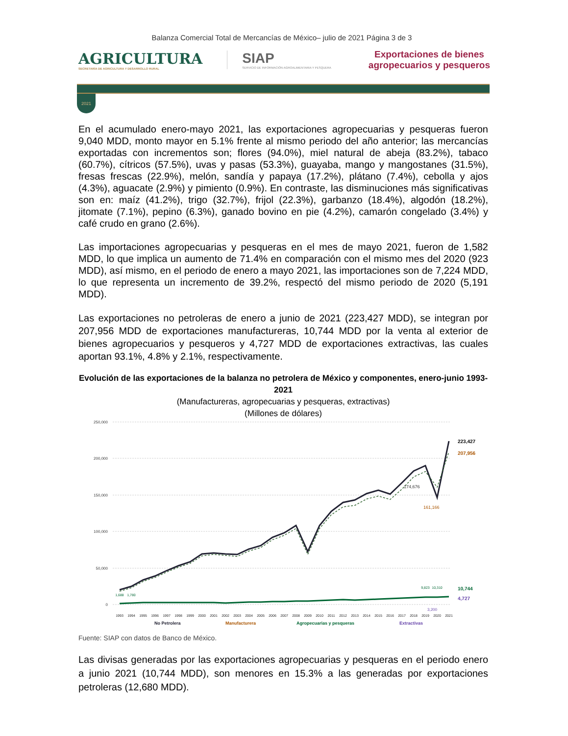Balanza Comercial Total de Mercancías de México– julio de 2021 Página 3 de 3
AGRICULTURA
SECRETARÍA DE AGRICULTURA Y DESARROLLO RURAL
SIAP
SERVICIO DE INFORMACIÓN AGROALIMENTARIA Y PESQUERA
Exportaciones de bienes
agropecuarios y pesqueros
2021
En el acumulado enero-mayo 2021, las exportaciones agropecuarias y pesqueras fueron 9,040 MDD, monto mayor en 5.1% frente al mismo periodo del año anterior; las mercancías exportadas con incrementos son; flores (94.0%), miel natural de abeja (83.2%), tabaco (60.7%), cítricos (57.5%), uvas y pasas (53.3%), guayaba, mango y mangostanes (31.5%), fresas frescas (22.9%), melón, sandía y papaya (17.2%), plátano (7.4%), cebolla y ajos (4.3%), aguacate (2.9%) y pimiento (0.9%). En contraste, las disminuciones más significativas son en: maíz (41.2%), trigo (32.7%), frijol (22.3%), garbanzo (18.4%), algodón (18.2%), jitomate (7.1%), pepino (6.3%), ganado bovino en pie (4.2%), camarón congelado (3.4%) y café crudo en grano (2.6%).
Las importaciones agropecuarias y pesqueras en el mes de mayo 2021, fueron de 1,582 MDD, lo que implica un aumento de 71.4% en comparación con el mismo mes del 2020 (923 MDD), así mismo, en el periodo de enero a mayo 2021, las importaciones son de 7,224 MDD, lo que representa un incremento de 39.2%, respectó del mismo periodo de 2020 (5,191 MDD).
Las exportaciones no petroleras de enero a junio de 2021 (223,427 MDD), se integran por 207,956 MDD de exportaciones manufactureras, 10,744 MDD por la venta al exterior de bienes agropecuarios y pesqueros y 4,727 MDD de exportaciones extractivas, las cuales aportan 93.1%, 4.8% y 2.1%, respectivamente.
Evolución de las exportaciones de la balanza no petrolera de México y componentes, enero-junio 1993-2021
(Manufactureras, agropecuarias y pesqueras, extractivas)
(Millones de dólares)
250,000
200,000
150,000
100,000
50,000
0
1,688
1,780
9,823
10,310
223,427
207,956
174,676
161,166
10,744
4,727
3,200
1993
1994
1995
1996
1997
1998
1999
2000
2001
2002
2003
2004
2005
2006
2007
2008
2009
2010
2011
2012
2013
2014
2015
2016
2017
2018
2019
2020
2021
No Petrolera
Manufacturera
Agropecuarias y pesqueras
Extractivas
Fuente: SIAP con datos de Banco de México.
Las divisas generadas por las exportaciones agropecuarias y pesqueras en el periodo enero a junio 2021 (10,744 MDD), son menores en 15.3% a las generadas por exportaciones petroleras (12,680 MDD).